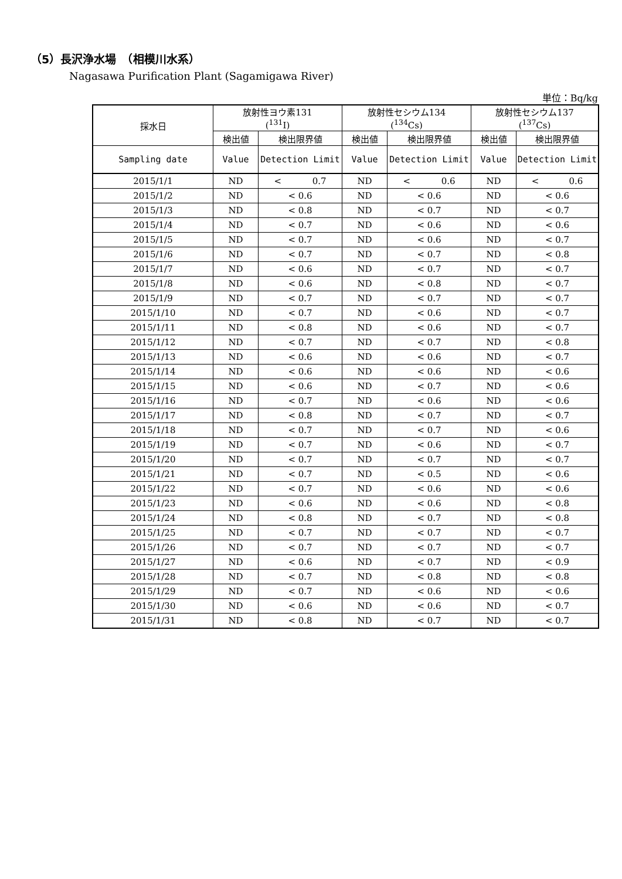（5）長沢浄水場　（相模川水系）
Nagasawa Purification Plant (Sagamigawa River)
単位：Bq/kg
| 採水日 | 放射性ヨウ素131 (<sup>131</sup>I) | | 放射性セシウム134 (<sup>134</sup>Cs) | | 放射性セシウム137 (<sup>137</sup>Cs) | |
| --- | --- | --- | --- | --- | --- | --- |
| | 検出値 | 検出限界値 | 検出値 | 検出限界値 | 検出値 | 検出限界値 |
| Sampling date | Value | Detection Limit | Value | Detection Limit | Value | Detection Limit |
| 2015/1/1 | ND | < 0.7 | ND | < 0.6 | ND | < 0.6 |
| 2015/1/2 | ND | < 0.6 | ND | < 0.6 | ND | < 0.6 |
| 2015/1/3 | ND | < 0.8 | ND | < 0.7 | ND | < 0.7 |
| 2015/1/4 | ND | < 0.7 | ND | < 0.6 | ND | < 0.6 |
| 2015/1/5 | ND | < 0.7 | ND | < 0.6 | ND | < 0.7 |
| 2015/1/6 | ND | < 0.7 | ND | < 0.7 | ND | < 0.8 |
| 2015/1/7 | ND | < 0.6 | ND | < 0.7 | ND | < 0.7 |
| 2015/1/8 | ND | < 0.6 | ND | < 0.8 | ND | < 0.7 |
| 2015/1/9 | ND | < 0.7 | ND | < 0.7 | ND | < 0.7 |
| 2015/1/10 | ND | < 0.7 | ND | < 0.6 | ND | < 0.7 |
| 2015/1/11 | ND | < 0.8 | ND | < 0.6 | ND | < 0.7 |
| 2015/1/12 | ND | < 0.7 | ND | < 0.7 | ND | < 0.8 |
| 2015/1/13 | ND | < 0.6 | ND | < 0.6 | ND | < 0.7 |
| 2015/1/14 | ND | < 0.6 | ND | < 0.6 | ND | < 0.6 |
| 2015/1/15 | ND | < 0.6 | ND | < 0.7 | ND | < 0.6 |
| 2015/1/16 | ND | < 0.7 | ND | < 0.6 | ND | < 0.6 |
| 2015/1/17 | ND | < 0.8 | ND | < 0.7 | ND | < 0.7 |
| 2015/1/18 | ND | < 0.7 | ND | < 0.7 | ND | < 0.6 |
| 2015/1/19 | ND | < 0.7 | ND | < 0.6 | ND | < 0.7 |
| 2015/1/20 | ND | < 0.7 | ND | < 0.7 | ND | < 0.7 |
| 2015/1/21 | ND | < 0.7 | ND | < 0.5 | ND | < 0.6 |
| 2015/1/22 | ND | < 0.7 | ND | < 0.6 | ND | < 0.6 |
| 2015/1/23 | ND | < 0.6 | ND | < 0.6 | ND | < 0.8 |
| 2015/1/24 | ND | < 0.8 | ND | < 0.7 | ND | < 0.8 |
| 2015/1/25 | ND | < 0.7 | ND | < 0.7 | ND | < 0.7 |
| 2015/1/26 | ND | < 0.7 | ND | < 0.7 | ND | < 0.7 |
| 2015/1/27 | ND | < 0.6 | ND | < 0.7 | ND | < 0.9 |
| 2015/1/28 | ND | < 0.7 | ND | < 0.8 | ND | < 0.8 |
| 2015/1/29 | ND | < 0.7 | ND | < 0.6 | ND | < 0.6 |
| 2015/1/30 | ND | < 0.6 | ND | < 0.6 | ND | < 0.7 |
| 2015/1/31 | ND | < 0.8 | ND | < 0.7 | ND | < 0.7 |